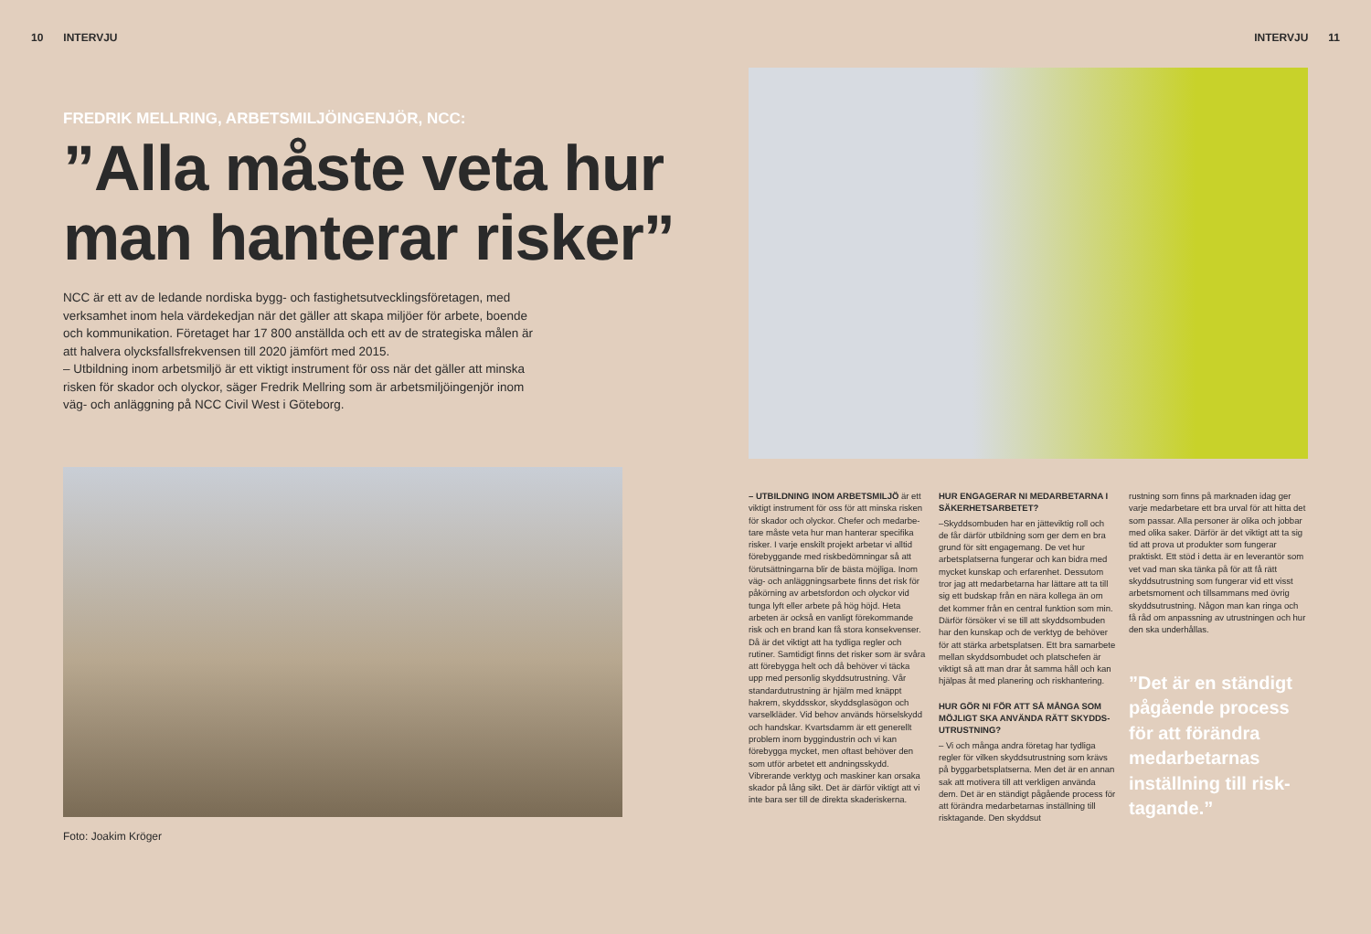10 INTERVJU
FREDRIK MELLRING, ARBETSMILJÖINGENJÖR, NCC:
”Alla måste veta hur man hanterar risker”
NCC är ett av de ledande nordiska bygg- och fastighetsutvecklingsföretagen, med verksamhet inom hela värdekedjan när det gäller att skapa miljöer för arbete, boende och kommunikation. Företaget har 17 800 anställda och ett av de strategiska målen är att halvera olycksfallsfrekvensen till 2020 jämfört med 2015.
– Utbildning inom arbetsmiljö är ett viktigt instrument för oss när det gäller att minska risken för skador och olyckor, säger Fredrik Mellring som är arbets­miljöingenjör inom väg- och anläggning på NCC Civil West i Göteborg.
Foto: Joakim Kröger
INTERVJU 11
– UTBILDNING INOM ARBETSMILJÖ är ett viktigt instrument för oss för att minska risken för skador och olyckor. Chefer och medarbe­tare måste veta hur man hanterar specifika risker. I varje enskilt projekt arbetar vi alltid förebyggande med riskbedömningar så att förutsättningarna blir de bästa möjliga. Inom väg- och anläggningsarbete finns det risk för påkörning av arbetsfordon och olyckor vid tunga lyft eller arbete på hög höjd. Heta arbeten är också en vanligt förekommande risk och en brand kan få stora konsekvenser. Då är det viktigt att ha tydliga regler och rutiner. Samtidigt finns det risker som är svåra att förebygga helt och då behöver vi täcka upp med personlig skyddsutrustning. Vår standardutrustning är hjälm med knäppt hakrem, skyddsskor, skyddsglasögon och varselkläder. Vid behov används hörselskydd och handskar. Kvartsdamm är ett generellt problem inom byggindustrin och vi kan förebygga mycket, men oftast behöver den som utför arbetet ett andningsskydd. Vibrerande verktyg och maskiner kan orsaka skador på lång sikt. Det är därför viktigt att vi inte bara ser till de direkta skaderiskerna.
HUR ENGAGERAR NI MEDARBETARNA I SÄKERHETSARBETET?
–Skyddsombuden har en jätteviktig roll och de får därför utbildning som ger dem en bra grund för sitt engagemang. De vet hur arbetsplatserna fungerar och kan bidra med mycket kunskap och erfarenhet. Dessutom tror jag att medarbetarna har lättare att ta till sig ett budskap från en nära kollega än om det kommer från en central funktion som min. Därför försöker vi se till att skyddsombuden har den kunskap och de verktyg de behöver för att stärka arbets­platsen. Ett bra samarbete mellan skydds­ombudet och platschefen är viktigt så att man drar åt samma håll och kan hjälpas åt med planering och riskhantering.
HUR GÖR NI FÖR ATT SÅ MÅNGA SOM MÖJLIGT SKA ANVÄNDA RÄTT SKYDDS­UTRUSTNING?
– Vi och många andra företag har tydliga regler för vilken skyddsutrustning som krävs på byggarbetsplatserna. Men det är en annan sak att motivera till att verkligen använda dem. Det är en ständigt pågående process för att förändra medarbetarnas inställning till risktagande. Den skyddsut­
rustning som finns på marknaden idag ger varje medarbetare ett bra urval för att hitta det som passar. Alla personer är olika och jobbar med olika saker. Därför är det viktigt att ta sig tid att prova ut produkter som fungerar praktiskt. Ett stöd i detta är en leverantör som vet vad man ska tänka på för att få rätt skyddsutrustning som fungerar vid ett visst arbetsmoment och tillsam­mans med övrig skyddsutrustning. Någon man kan ringa och få råd om anpassning av utrustningen och hur den ska underhållas.
”Det är en ständigt pågående process för att förändra medarbetarnas inställning till risk­tagande.”